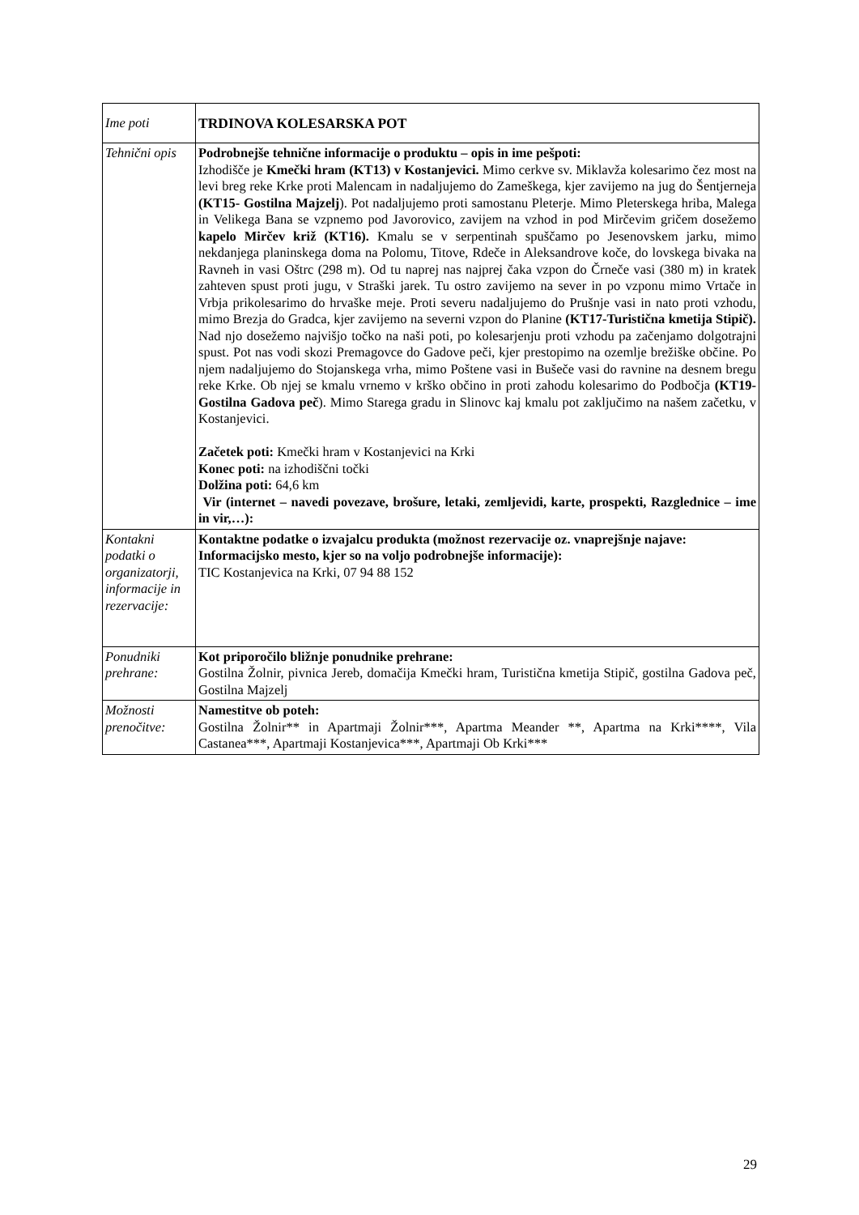| Ime poti | TRDINOVA KOLESARSKA POT |
| Tehnični opis | Podrobnejše tehnične informacije o produktu – opis in ime pešpoti: Izhodišče je Kmečki hram (KT13) v Kostanjevici. Mimo cerkve sv. Miklavža kolesarimo čez most na levi breg reke Krke proti Malencam in nadaljujemo do Zameškega, kjer zavijemo na jug do Šentjerneja (KT15- Gostilna Majzelj ). Pot nadaljujemo proti samostanu Pleterje. Mimo Pleterskega hriba, Malega in Velikega Bana se vzpnemo pod Javorovico, zavijem na vzhod in pod Mirčevim gričem dosežemo kapelo Mirčev križ (KT16). Kmalu se v serpentinah spuščamo po Jesenovskem jarku, mimo nekdanjega planinskega doma na Polomu, Titove, Rdeče in Aleksandrove koče, do lovskega bivaka na Ravneh in vasi Oštrc (298 m). Od tu naprej nas najprej čaka vzpon do Črneče vasi (380 m) in kratek zahteven spust proti jugu, v Straški jarek. Tu ostro zavijemo na sever in po vzponu mimo Vrtače in Vrbja prikolesarimo do hrvaške meje. Proti severu nadaljujemo do Prušnje vasi in nato proti vzhodu, mimo Brezja do Gradca, kjer zavijemo na severni vzpon do Planine (KT17-Turistična kmetija Stipič). Nad njo dosežemo najvišjo točko na naši poti, po kolesarjenju proti vzhodu pa začenjamo dolgotrajni spust. Pot nas vodi skozi Premagovce do Gadove peči, kjer prestopimo na ozemlje brežiške občine. Po njem nadaljujemo do Stojanskega vrha, mimo Poštene vasi in Bušeče vasi do ravnine na desnem bregu reke Krke. Ob njej se kmalu vrnemo v krško občino in proti zahodu kolesarimo do Podbočja (KT19-Gostilna Gadova peč ). Mimo Starega gradu in Slinovc kaj kmalu pot zaključimo na našem začetku, v Kostanjevici. Začetek poti: Kmečki hram v Kostanjevici na Krki Konec poti: na izhodiščni točki Dolžina poti: 64,6 km Vir (internet – navedi povezave, brošure, letaki, zemljevidi, karte, prospekti, Razglednice – ime in vir,…): |
| Kontakni podatki o organizatorji, informacije in rezervacije: | Kontaktne podatke o izvajalcu produkta (možnost rezervacije oz. vnaprejšnje najave: Informacijsko mesto, kjer so na voljo podrobnejše informacije): TIC Kostanjevica na Krki, 07 94 88 152 |
| Ponudniki prehrane: | Kot priporočilo bližnje ponudnike prehrane: Gostilna Žolnir, pivnica Jereb, domačija Kmečki hram, Turistična kmetija Stipič, gostilna Gadova peč, Gostilna Majzelj |
| Možnosti prenočitve: | Namestitve ob poteh: Gostilna Žolnir** in Apartmaji Žolnir***, Apartma Meander **, Apartma na Krki****, Vila Castanea***, Apartmaji Kostanjevica***, Apartmaji Ob Krki*** |
29